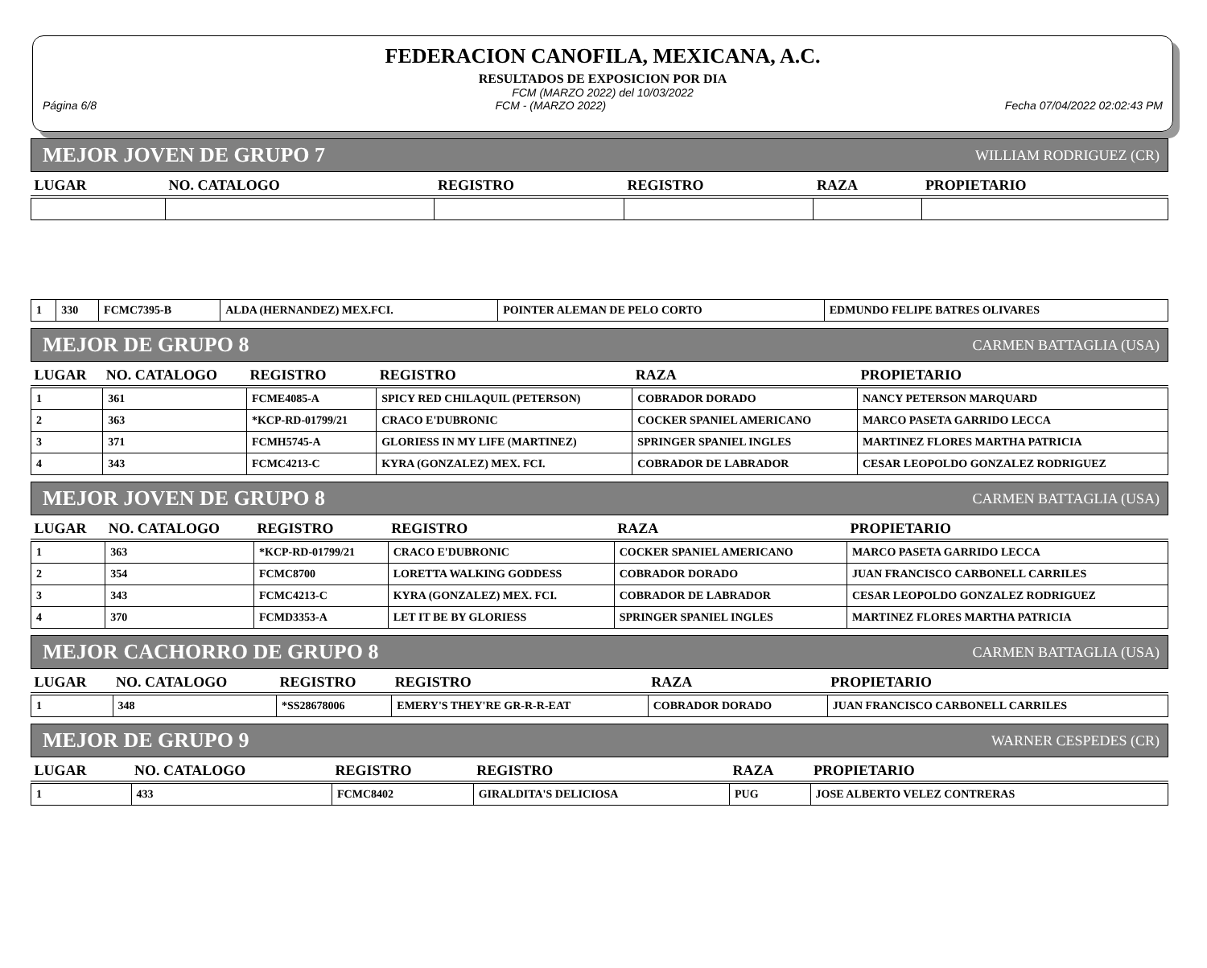FEDERACION CANOFILA, MEXICANA, A.C.
RESULTADOS DE EXPOSICION POR DIA
FCM (MARZO 2022) del 10/03/2022
Página 6/8 FCM - (MARZO 2022) Fecha 07/04/2022 02:02:43 PM
MEJOR JOVEN DE GRUPO 7 WILLIAM RODRIGUEZ (CR)
| LUGAR | NO. CATALOGO | REGISTRO | REGISTRO | RAZA | PROPIETARIO |
| --- | --- | --- | --- | --- | --- |
| 1 | 330 | FCMC7395-B | ALDA (HERNANDEZ) MEX.FCI. | POINTER ALEMAN DE PELO CORTO | EDMUNDO FELIPE BATRES OLIVARES |
MEJOR DE GRUPO 8 CARMEN BATTAGLIA (USA)
| LUGAR | NO. CATALOGO | REGISTRO | REGISTRO | RAZA | PROPIETARIO |
| --- | --- | --- | --- | --- | --- |
| 1 | 361 | FCME4085-A | SPICY RED CHILAQUIL (PETERSON) | COBRADOR DORADO | NANCY PETERSON MARQUARD |
| 2 | 363 | *KCP-RD-01799/21 | CRACO E'DUBRONIC | COCKER SPANIEL AMERICANO | MARCO PASETA GARRIDO LECCA |
| 3 | 371 | FCMH5745-A | GLORIESS IN MY LIFE (MARTINEZ) | SPRINGER SPANIEL INGLES | MARTINEZ FLORES MARTHA PATRICIA |
| 4 | 343 | FCMC4213-C | KYRA (GONZALEZ) MEX. FCI. | COBRADOR DE LABRADOR | CESAR LEOPOLDO GONZALEZ RODRIGUEZ |
MEJOR JOVEN DE GRUPO 8 CARMEN BATTAGLIA (USA)
| LUGAR | NO. CATALOGO | REGISTRO | REGISTRO | RAZA | PROPIETARIO |
| --- | --- | --- | --- | --- | --- |
| 1 | 363 | *KCP-RD-01799/21 | CRACO E'DUBRONIC | COCKER SPANIEL AMERICANO | MARCO PASETA GARRIDO LECCA |
| 2 | 354 | FCMC8700 | LORETTA WALKING GODDESS | COBRADOR DORADO | JUAN FRANCISCO CARBONELL CARRILES |
| 3 | 343 | FCMC4213-C | KYRA (GONZALEZ) MEX. FCI. | COBRADOR DE LABRADOR | CESAR LEOPOLDO GONZALEZ RODRIGUEZ |
| 4 | 370 | FCMD3353-A | LET IT BE BY GLORIESS | SPRINGER SPANIEL INGLES | MARTINEZ FLORES MARTHA PATRICIA |
MEJOR CACHORRO DE GRUPO 8 CARMEN BATTAGLIA (USA)
| LUGAR | NO. CATALOGO | REGISTRO | REGISTRO | RAZA | PROPIETARIO |
| --- | --- | --- | --- | --- | --- |
| 1 | 348 | *SS28678006 | EMERY'S THEY'RE GR-R-R-EAT | COBRADOR DORADO | JUAN FRANCISCO CARBONELL CARRILES |
MEJOR DE GRUPO 9 WARNER CESPEDES (CR)
| LUGAR | NO. CATALOGO | REGISTRO | REGISTRO | RAZA | PROPIETARIO |
| --- | --- | --- | --- | --- | --- |
| 1 | 433 | FCMC8402 | GIRALDITA'S DELICIOSA | PUG | JOSE ALBERTO VELEZ CONTRERAS |